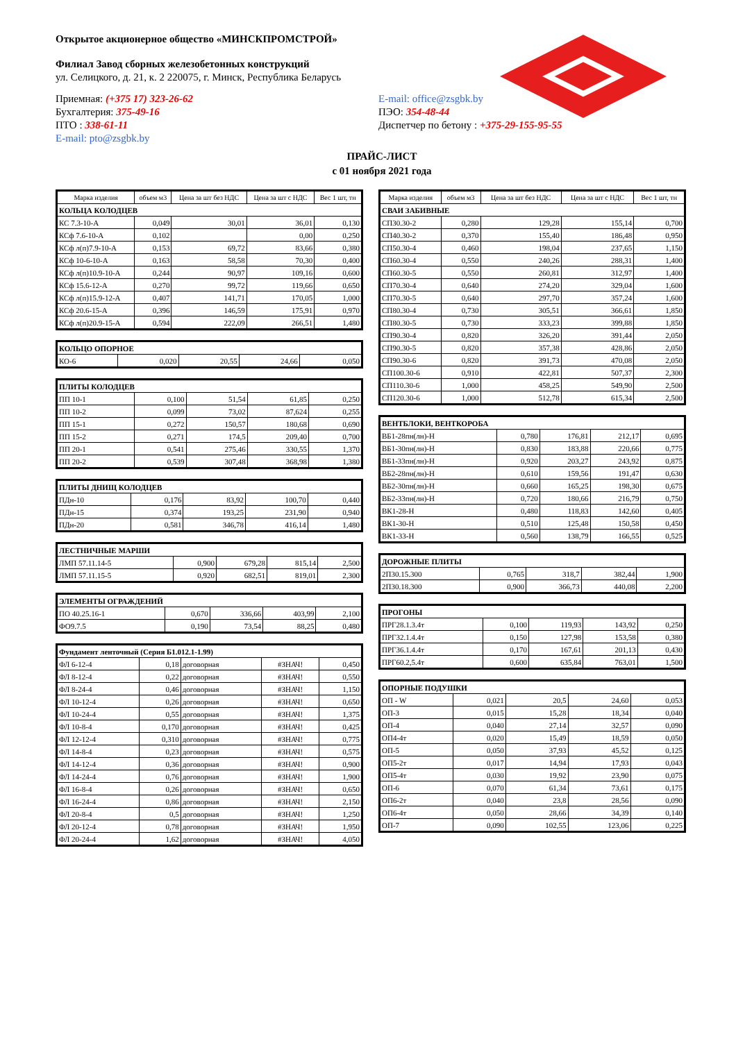Открытое акционерное общество «МИНСКПРОМСТРОЙ»
Филиал Завод сборных железобетонных конструкций
ул. Селицкого, д. 21, к. 2 220075, г. Минск, Республика Беларусь
Приемная: (+375 17) 323-26-62
Бухгалтерия: 375-49-16
ПТО : 338-61-11
E-mail: pto@zsgbk.by
E-mail: office@zsgbk.by
ПЭО: 354-48-44
Диспетчер по бетону : +375-29-155-95-55
ПРАЙС-ЛИСТ
с 01 ноября 2021 года
| Марка изделия | объем м3 | Цена за шт без НДС | Цена за шт с НДС | Вес 1 шт, тн |
| --- | --- | --- | --- | --- |
| КОЛЬЦА КОЛОДЦЕВ | | | | |
| КС 7.3-10-А | 0,049 | 30,01 | 36,01 | 0,130 |
| КСф 7.6-10-А | 0,102 | | 0,00 | 0,250 |
| КСф л(п)7.9-10-А | 0,153 | 69,72 | 83,66 | 0,380 |
| КСф 10-6-10-А | 0,163 | 58,58 | 70,30 | 0,400 |
| КСф л(п)10.9-10-А | 0,244 | 90,97 | 109,16 | 0,600 |
| КСф 15.6-12-А | 0,270 | 99,72 | 119,66 | 0,650 |
| КСф л(п)15.9-12-А | 0,407 | 141,71 | 170,05 | 1,000 |
| КСф 20.6-15-А | 0,396 | 146,59 | 175,91 | 0,970 |
| КСф л(п)20.9-15-А | 0,594 | 222,09 | 266,51 | 1,480 |
| КОЛЬЦО ОПОРНОЕ | | | | |
| КО-6 | 0,020 | 20,55 | 24,66 | 0,050 |
| ПЛИТЫ КОЛОДЦЕВ | | | | |
| ПП 10-1 | 0,100 | 51,54 | 61,85 | 0,250 |
| ПП 10-2 | 0,099 | 73,02 | 87,624 | 0,255 |
| ПП 15-1 | 0,272 | 150,57 | 180,68 | 0,690 |
| ПП 15-2 | 0,271 | 174,5 | 209,40 | 0,700 |
| ПП 20-1 | 0,541 | 275,46 | 330,55 | 1,370 |
| ПП 20-2 | 0,539 | 307,48 | 368,98 | 1,380 |
| ПЛИТЫ ДНИЩ КОЛОДЦЕВ | | | | |
| ПДн-10 | 0,176 | 83,92 | 100,70 | 0,440 |
| ПДн-15 | 0,374 | 193,25 | 231,90 | 0,940 |
| ПДн-20 | 0,581 | 346,78 | 416,14 | 1,480 |
| ЛЕСТНИЧНЫЕ МАРШИ | | | | |
| ЛМП 57.11.14-5 | 0,900 | 679,28 | 815,14 | 2,500 |
| ЛМП 57.11.15-5 | 0,920 | 682,51 | 819,01 | 2,300 |
| ЭЛЕМЕНТЫ ОГРАЖДЕНИЙ | | | | |
| ПО 40.25.16-1 | 0,670 | 336,66 | 403,99 | 2,100 |
| ФО9.7.5 | 0,190 | 73,54 | 88,25 | 0,480 |
| Фундамент ленточный (Серия Б1.012.1-1.99) | | | | |
| ФЛ 6-12-4 | 0,18 | договорная | #ЗНАЧ! | 0,450 |
| ФЛ 8-12-4 | 0,22 | договорная | #ЗНАЧ! | 0,550 |
| ФЛ 8-24-4 | 0,46 | договорная | #ЗНАЧ! | 1,150 |
| ФЛ 10-12-4 | 0,26 | договорная | #ЗНАЧ! | 0,650 |
| ФЛ 10-24-4 | 0,55 | договорная | #ЗНАЧ! | 1,375 |
| ФЛ 10-8-4 | 0,170 | договорная | #ЗНАЧ! | 0,425 |
| ФЛ 12-12-4 | 0,310 | договорная | #ЗНАЧ! | 0,775 |
| ФЛ 14-8-4 | 0,23 | договорная | #ЗНАЧ! | 0,575 |
| ФЛ 14-12-4 | 0,36 | договорная | #ЗНАЧ! | 0,900 |
| ФЛ 14-24-4 | 0,76 | договорная | #ЗНАЧ! | 1,900 |
| ФЛ 16-8-4 | 0,26 | договорная | #ЗНАЧ! | 0,650 |
| ФЛ 16-24-4 | 0,86 | договорная | #ЗНАЧ! | 2,150 |
| ФЛ 20-8-4 | 0,5 | договорная | #ЗНАЧ! | 1,250 |
| ФЛ 20-12-4 | 0,78 | договорная | #ЗНАЧ! | 1,950 |
| ФЛ 20-24-4 | 1,62 | договорная | #ЗНАЧ! | 4,050 |
| Марка изделия | объем м3 | Цена за шт без НДС | Цена за шт с НДС | Вес 1 шт, тн |
| --- | --- | --- | --- | --- |
| СВАИ ЗАБИВНЫЕ | | | | |
| СП30.30-2 | 0,280 | 129,28 | 155,14 | 0,700 |
| СП40.30-2 | 0,370 | 155,40 | 186,48 | 0,950 |
| СП50.30-4 | 0,460 | 198,04 | 237,65 | 1,150 |
| СП60.30-4 | 0,550 | 240,26 | 288,31 | 1,400 |
| СП60.30-5 | 0,550 | 260,81 | 312,97 | 1,400 |
| СП70.30-4 | 0,640 | 274,20 | 329,04 | 1,600 |
| СП70.30-5 | 0,640 | 297,70 | 357,24 | 1,600 |
| СП80.30-4 | 0,730 | 305,51 | 366,61 | 1,850 |
| СП80.30-5 | 0,730 | 333,23 | 399,88 | 1,850 |
| СП90.30-4 | 0,820 | 326,20 | 391,44 | 2,050 |
| СП90.30-5 | 0,820 | 357,38 | 428,86 | 2,050 |
| СП90.30-6 | 0,820 | 391,73 | 470,08 | 2,050 |
| СП100.30-6 | 0,910 | 422,81 | 507,37 | 2,300 |
| СП110.30-6 | 1,000 | 458,25 | 549,90 | 2,500 |
| СП120.30-6 | 1,000 | 512,78 | 615,34 | 2,500 |
| ВЕНТБЛОКИ, ВЕНТКОРОБА | | | | |
| ВБ1-28пн(лн)-Н | 0,780 | 176,81 | 212,17 | 0,695 |
| ВБ1-30пн(лн)-Н | 0,830 | 183,88 | 220,66 | 0,775 |
| ВБ1-33пн(лн)-Н | 0,920 | 203,27 | 243,92 | 0,875 |
| ВБ2-28пн(лн)-Н | 0,610 | 159,56 | 191,47 | 0,630 |
| ВБ2-30пн(лн)-Н | 0,660 | 165,25 | 198,30 | 0,675 |
| ВБ2-33пн(лн)-Н | 0,720 | 180,66 | 216,79 | 0,750 |
| ВК1-28-Н | 0,480 | 118,83 | 142,60 | 0,405 |
| ВК1-30-Н | 0,510 | 125,48 | 150,58 | 0,450 |
| ВК1-33-Н | 0,560 | 138,79 | 166,55 | 0,525 |
| ДОРОЖНЫЕ ПЛИТЫ | | | | |
| 2П30.15.300 | 0,765 | 318,7 | 382,44 | 1,900 |
| 2П30.18.300 | 0,900 | 366,73 | 440,08 | 2,200 |
| ПРОГОНЫ | | | | |
| ПРГ28.1.3.4т | 0,100 | 119,93 | 143,92 | 0,250 |
| ПРГ32.1.4.4т | 0,150 | 127,98 | 153,58 | 0,380 |
| ПРГ36.1.4.4т | 0,170 | 167,61 | 201,13 | 0,430 |
| ПРГ60.2,5.4т | 0,600 | 635,84 | 763,01 | 1,500 |
| ОПОРНЫЕ ПОДУШКИ | | | | |
| ОП - W | 0,021 | 20,5 | 24,60 | 0,053 |
| ОП-3 | 0,015 | 15,28 | 18,34 | 0,040 |
| ОП-4 | 0,040 | 27,14 | 32,57 | 0,090 |
| ОП4-4т | 0,020 | 15,49 | 18,59 | 0,050 |
| ОП-5 | 0,050 | 37,93 | 45,52 | 0,125 |
| ОП5-2т | 0,017 | 14,94 | 17,93 | 0,043 |
| ОП5-4т | 0,030 | 19,92 | 23,90 | 0,075 |
| ОП-6 | 0,070 | 61,34 | 73,61 | 0,175 |
| ОП6-2т | 0,040 | 23,8 | 28,56 | 0,090 |
| ОП6-4т | 0,050 | 28,66 | 34,39 | 0,140 |
| ОП-7 | 0,090 | 102,55 | 123,06 | 0,225 |